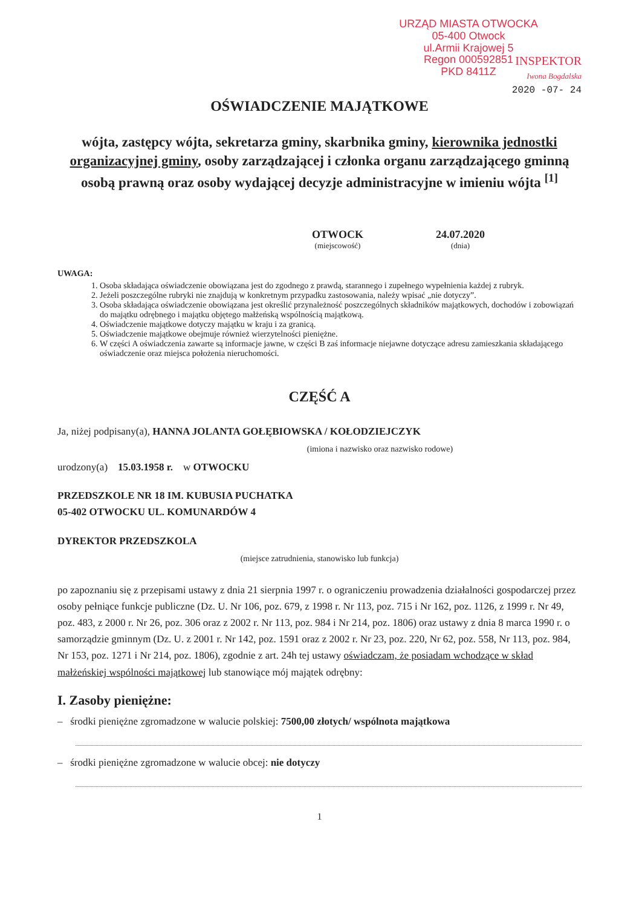URZĄD MIASTA OTWOCKA
05-400 Otwock
ul.Armii Krajowej 5
Regon 000592851
PKD 8411Z
INSPEKTOR
Iwona Bogdalska
2020 -07- 24
OŚWIADCZENIE MAJĄTKOWE
wójta, zastępcy wójta, sekretarza gminy, skarbnika gminy, kierownika jednostki organizacyjnej gminy, osoby zarządzającej i członka organu zarządzającego gminną osobą prawną oraz osoby wydającej decyzje administracyjne w imieniu wójta <sup>[1]</sup>
OTWOCK
(miejscowość)
24.07.2020
(dnia)
UWAGA:
1. Osoba składająca oświadczenie obowiązana jest do zgodnego z prawdą, starannego i zupełnego wypełnienia każdej z rubryk.
2. Jeżeli poszczególne rubryki nie znajdują w konkretnym przypadku zastosowania, należy wpisać „nie dotyczy”.
3. Osoba składająca oświadczenie obowiązana jest określić przynależność poszczególnych składników majątkowych, dochodów i zobowiązań do majątku odrębnego i majątku objętego małżeńską wspólnością majątkową.
4. Oświadczenie majątkowe dotyczy majątku w kraju i za granicą.
5. Oświadczenie majątkowe obejmuje również wierzytelności pieniężne.
6. W części A oświadczenia zawarte są informacje jawne, w części B zaś informacje niejawne dotyczące adresu zamieszkania składającego oświadczenie oraz miejsca położenia nieruchomości.
CZĘŚĆ A
Ja, niżej podpisany(a), HANNA JOLANTA GOŁĘBIOWSKA / KOŁODZIEJCZYK
(imiona i nazwisko oraz nazwisko rodowe)
urodzony(a) 15.03.1958 r. w OTWOCKU
PRZEDSZKOLE NR 18 IM. KUBUSIA PUCHATKA
05-402 OTWOCKU UL. KOMUNARDÓW 4
DYREKTOR PRZEDSZKOLA
(miejsce zatrudnienia, stanowisko lub funkcja)
po zapoznaniu się z przepisami ustawy z dnia 21 sierpnia 1997 r. o ograniczeniu prowadzenia działalności gospodarczej przez osoby pełniące funkcje publiczne (Dz. U. Nr 106, poz. 679, z 1998 r. Nr 113, poz. 715 i Nr 162, poz. 1126, z 1999 r. Nr 49, poz. 483, z 2000 r. Nr 26, poz. 306 oraz z 2002 r. Nr 113, poz. 984 i Nr 214, poz. 1806) oraz ustawy z dnia 8 marca 1990 r. o samorządzie gminnym (Dz. U. z 2001 r. Nr 142, poz. 1591 oraz z 2002 r. Nr 23, poz. 220, Nr 62, poz. 558, Nr 113, poz. 984, Nr 153, poz. 1271 i Nr 214, poz. 1806), zgodnie z art. 24h tej ustawy oświadczam, że posiadam wchodzące w skład małżeńskiej wspólności majątkowej lub stanowiące mój majątek odrębny:
I. Zasoby pieniężne:
– środki pieniężne zgromadzone w walucie polskiej: 7500,00 złotych/ wspólnota majątkowa
– środki pieniężne zgromadzone w walucie obcej: nie dotyczy
1